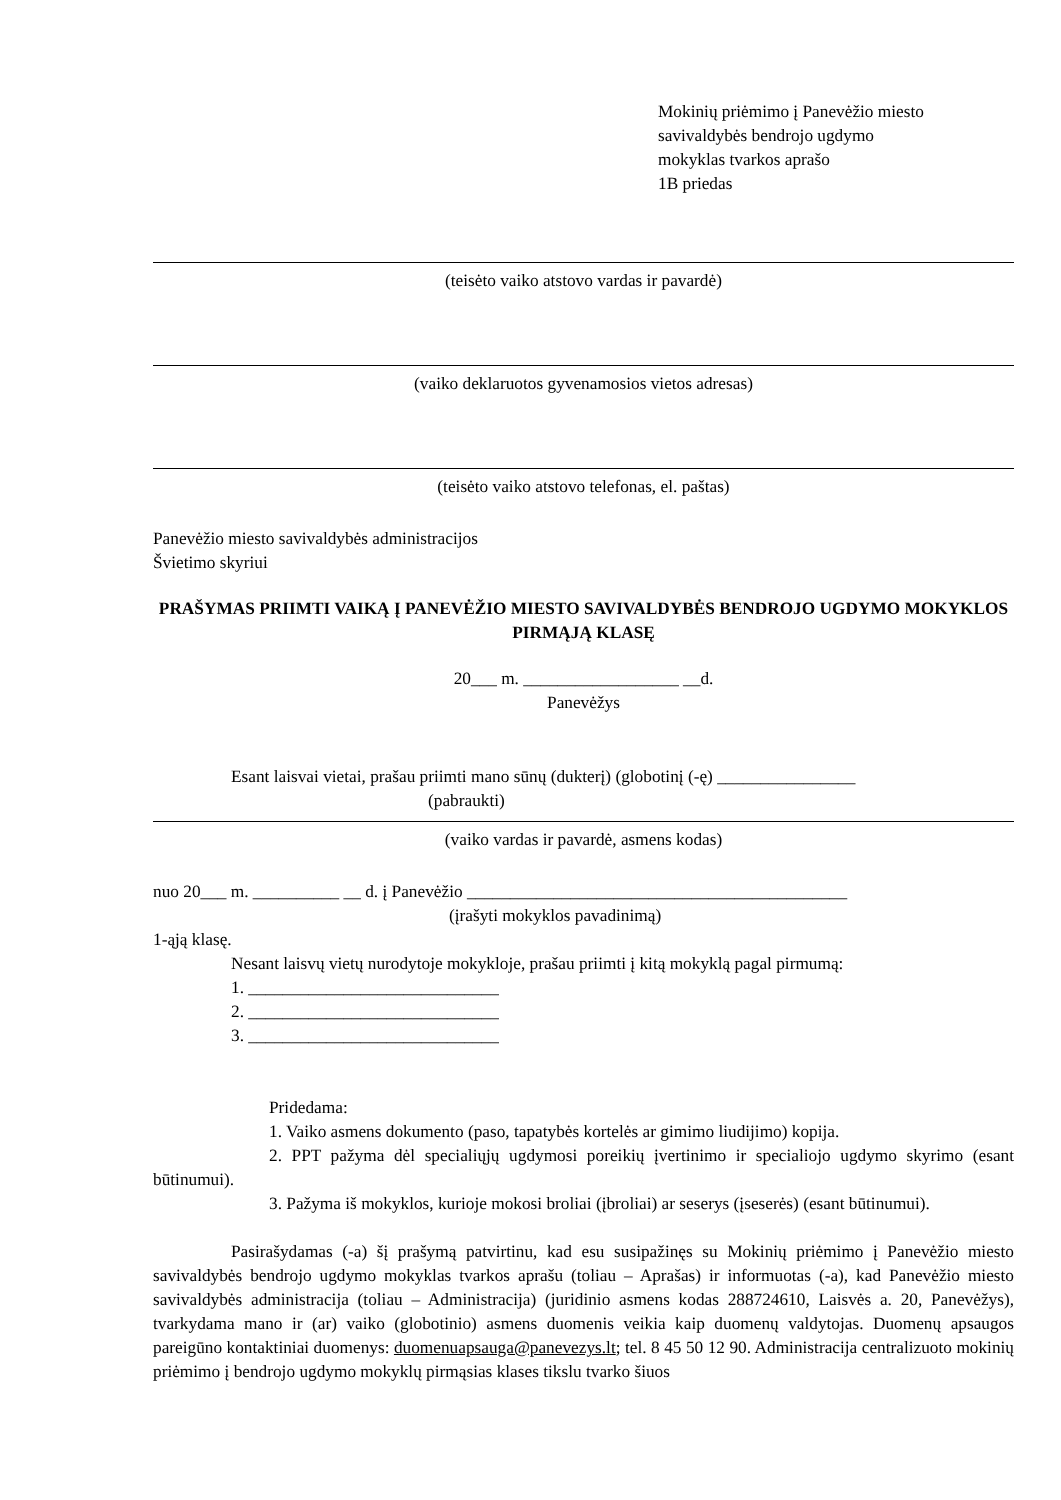Mokinių priėmimo į Panevėžio miesto
savivaldybės bendrojo ugdymo
mokyklas tvarkos aprašo
1B priedas
(teisėto vaiko atstovo vardas ir pavardė)
(vaiko deklaruotos gyvenamosios vietos adresas)
(teisėto vaiko atstovo telefonas, el. paštas)
Panevėžio miesto savivaldybės administracijos
Švietimo skyriui
PRAŠYMAS PRIIMTI VAIKĄ Į PANEVĖŽIO MIESTO SAVIVALDYBĖS BENDROJO UGDYMO MOKYKLOS PIRMĄJĄ KLASĘ
20___ m. __________________ __d.
Panevėžys
Esant laisvai vietai, prašau priimti mano sūnų (dukterį) (globotinį (-ę) ________________
(pabraukti)
(vaiko vardas ir pavardė, asmens kodas)
nuo 20___ m. __________ __ d. į Panevėžio ____________________________________________
(įrašyti mokyklos pavadinimą)
1-ąją klasę.
Nesant laisvų vietų nurodytoje mokykloje, prašau priimti į kitą mokyklą pagal pirmumą:
1. _____________________________
2. _____________________________
3. _____________________________
Pridedama:
1. Vaiko asmens dokumento (paso, tapatybės kortelės ar gimimo liudijimo) kopija.
2. PPT pažyma dėl specialiųjų ugdymosi poreikių įvertinimo ir specialiojo ugdymo skyrimo (esant būtinumui).
3. Pažyma iš mokyklos, kurioje mokosi broliai (įbroliai) ar seserys (įseserės) (esant būtinumui).
Pasirašydamas (-a) šį prašymą patvirtinu, kad esu susipažinęs su Mokinių priėmimo į Panevėžio miesto savivaldybės bendrojo ugdymo mokyklas tvarkos aprašu (toliau – Aprašas) ir informuotas (-a), kad Panevėžio miesto savivaldybės administracija (toliau – Administracija) (juridinio asmens kodas 288724610, Laisvės a. 20, Panevėžys), tvarkydama mano ir (ar) vaiko (globotinio) asmens duomenis veikia kaip duomenų valdytojas. Duomenų apsaugos pareigūno kontaktiniai duomenys: duomenuapsauga@panevezys.lt; tel. 8 45 50 12 90. Administracija centralizuoto mokinių priėmimo į bendrojo ugdymo mokyklų pirmąsias klases tikslu tvarko šiuos